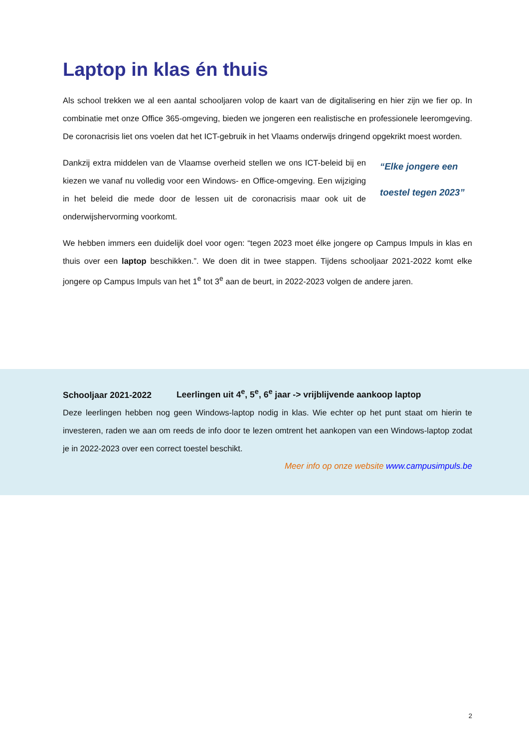Laptop in klas én thuis
Als school trekken we al een aantal schooljaren volop de kaart van de digitalisering en hier zijn we fier op. In combinatie met onze Office 365-omgeving, bieden we jongeren een realistische en professionele leeromgeving. De coronacrisis liet ons voelen dat het ICT-gebruik in het Vlaams onderwijs dringend opgekrikt moest worden.
Dankzij extra middelen van de Vlaamse overheid stellen we ons ICT-beleid bij en kiezen we vanaf nu volledig voor een Windows- en Office-omgeving. Een wijziging in het beleid die mede door de lessen uit de coronacrisis maar ook uit de onderwijshervorming voorkomt.
“Elke jongere een toestel tegen 2023”
We hebben immers een duidelijk doel voor ogen: “tegen 2023 moet élke jongere op Campus Impuls in klas en thuis over een laptop beschikken.”. We doen dit in twee stappen. Tijdens schooljaar 2021-2022 komt elke jongere op Campus Impuls van het 1<sup>e</sup> tot 3<sup>e</sup> aan de beurt, in 2022-2023 volgen de andere jaren.
Schooljaar 2021-2022 Leerlingen uit 4<sup>e</sup>, 5<sup>e</sup>, 6<sup>e</sup> jaar -> vrijblijvende aankoop laptop
Deze leerlingen hebben nog geen Windows-laptop nodig in klas. Wie echter op het punt staat om hierin te investeren, raden we aan om reeds de info door te lezen omtrent het aankopen van een Windows-laptop zodat je in 2022-2023 over een correct toestel beschikt.
Meer info op onze website www.campusimpuls.be
2